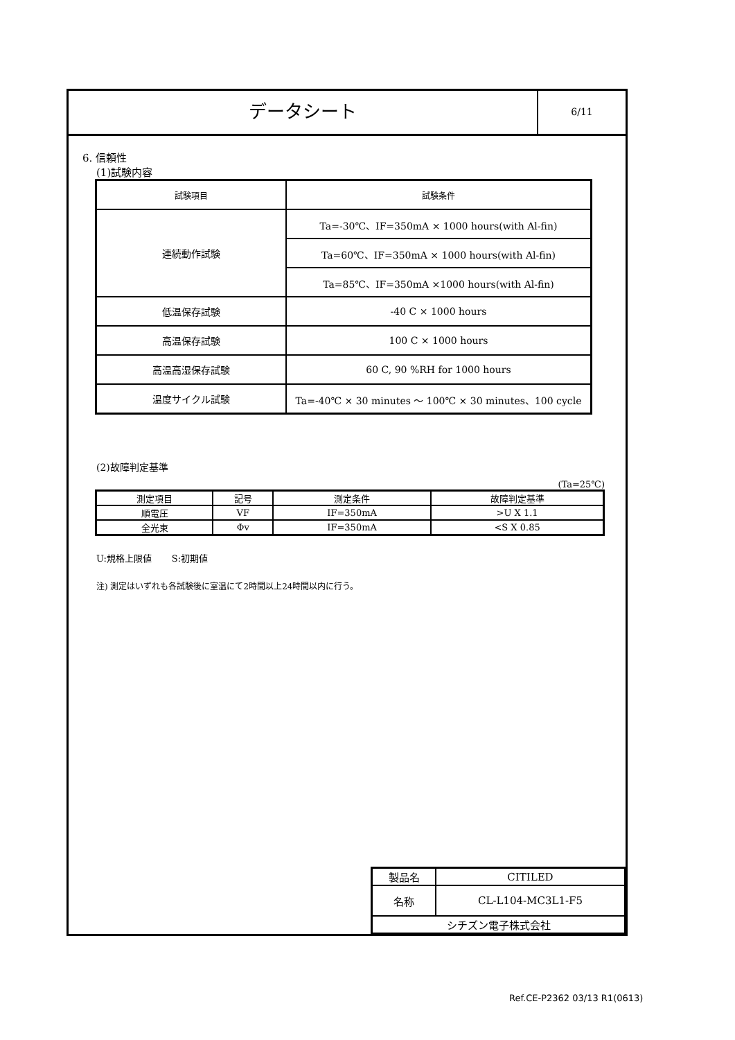データシート
6/11
6. 信頼性
(1)試験内容
| 試験項目 | 試験条件 |
| 連続動作試験 | Ta=-30℃、IF=350mA × 1000 hours(with Al-fin) |
| | Ta=60℃、IF=350mA × 1000 hours(with Al-fin) |
| | Ta=85℃、IF=350mA ×1000 hours(with Al-fin) |
| 低温保存試験 | -40 C × 1000 hours |
| 高温保存試験 | 100 C × 1000 hours |
| 高温高湿保存試験 | 60 C, 90 %RH for 1000 hours |
| 温度サイクル試験 | Ta=-40℃ × 30 minutes ～ 100℃ × 30 minutes、100 cycle |
(2)故障判定基準
(Ta=25℃)
| 測定項目 | 記号 | 測定条件 | 故障判定基準 |
| 順電圧 | VF | IF=350mA | >U X 1.1 |
| 全光束 | Φv | IF=350mA | <S X 0.85 |
U:規格上限値 S:初期値
注) 測定はいずれも各試験後に室温にて2時間以上24時間以内に行う。
| 製品名 | CITILED |
| 名称 | CL-L104-MC3L1-F5 |
| シチズン電子株式会社 | |
Ref.CE-P2362 03/13 R1(0613)